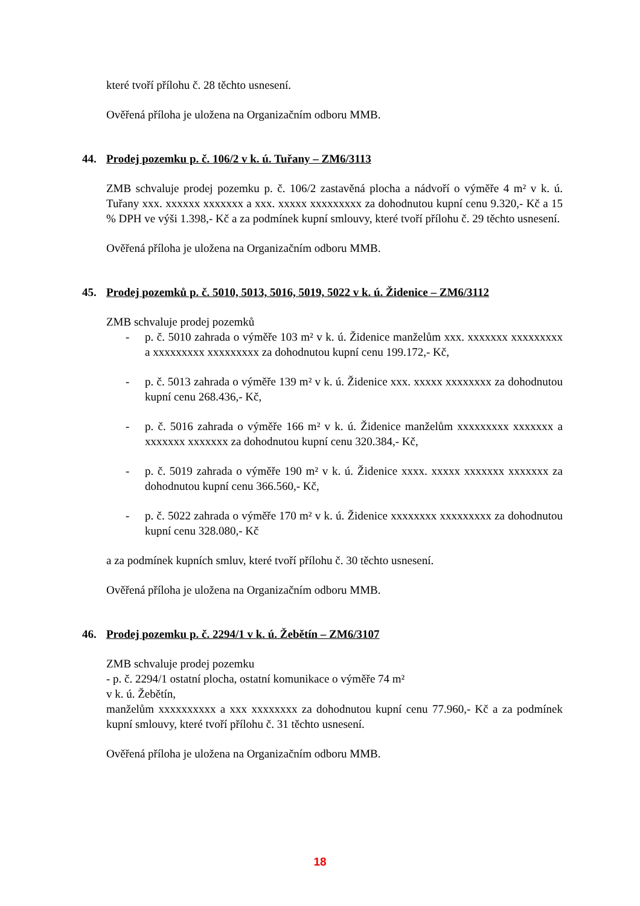které tvoří přílohu č. 28 těchto usnesení.
Ověřená příloha je uložena na Organizačním odboru MMB.
44. Prodej pozemku p. č. 106/2 v k. ú. Tuřany – ZM6/3113
ZMB schvaluje prodej pozemku p. č. 106/2 zastavěná plocha a nádvoří o výměře 4 m² v k. ú. Tuřany xxx. xxxxxx xxxxxxx a xxx. xxxxx xxxxxxxxx za dohodnutou kupní cenu 9.320,- Kč a 15 % DPH ve výši 1.398,- Kč a za podmínek kupní smlouvy, které tvoří přílohu č. 29 těchto usnesení.
Ověřená příloha je uložena na Organizačním odboru MMB.
45. Prodej pozemků p. č. 5010, 5013, 5016, 5019, 5022 v k. ú. Židenice – ZM6/3112
ZMB schvaluje prodej pozemků
- p. č. 5010 zahrada o výměře 103 m² v k. ú. Židenice manželům xxx. xxxxxxx xxxxxxxxx a xxxxxxxxx xxxxxxxxx za dohodnutou kupní cenu 199.172,- Kč,
- p. č. 5013 zahrada o výměře 139 m² v k. ú. Židenice xxx. xxxxx xxxxxxxx za dohodnutou kupní cenu 268.436,- Kč,
- p. č. 5016 zahrada o výměře 166 m² v k. ú. Židenice manželům xxxxxxxxx xxxxxxx a xxxxxxx xxxxxxx za dohodnutou kupní cenu 320.384,- Kč,
- p. č. 5019 zahrada o výměře 190 m² v k. ú. Židenice xxxx. xxxxx xxxxxxx xxxxxxx za dohodnutou kupní cenu 366.560,- Kč,
- p. č. 5022 zahrada o výměře 170 m² v k. ú. Židenice xxxxxxxx xxxxxxxxx za dohodnutou kupní cenu 328.080,- Kč
a za podmínek kupních smluv, které tvoří přílohu č. 30 těchto usnesení.
Ověřená příloha je uložena na Organizačním odboru MMB.
46. Prodej pozemku p. č. 2294/1 v k. ú. Žebětín – ZM6/3107
ZMB schvaluje prodej pozemku
- p. č. 2294/1 ostatní plocha, ostatní komunikace o výměře 74 m²
v k. ú. Žebětín,
manželům xxxxxxxxxx a xxx xxxxxxxx za dohodnutou kupní cenu 77.960,- Kč a za podmínek kupní smlouvy, které tvoří přílohu č. 31 těchto usnesení.
Ověřená příloha je uložena na Organizačním odboru MMB.
18